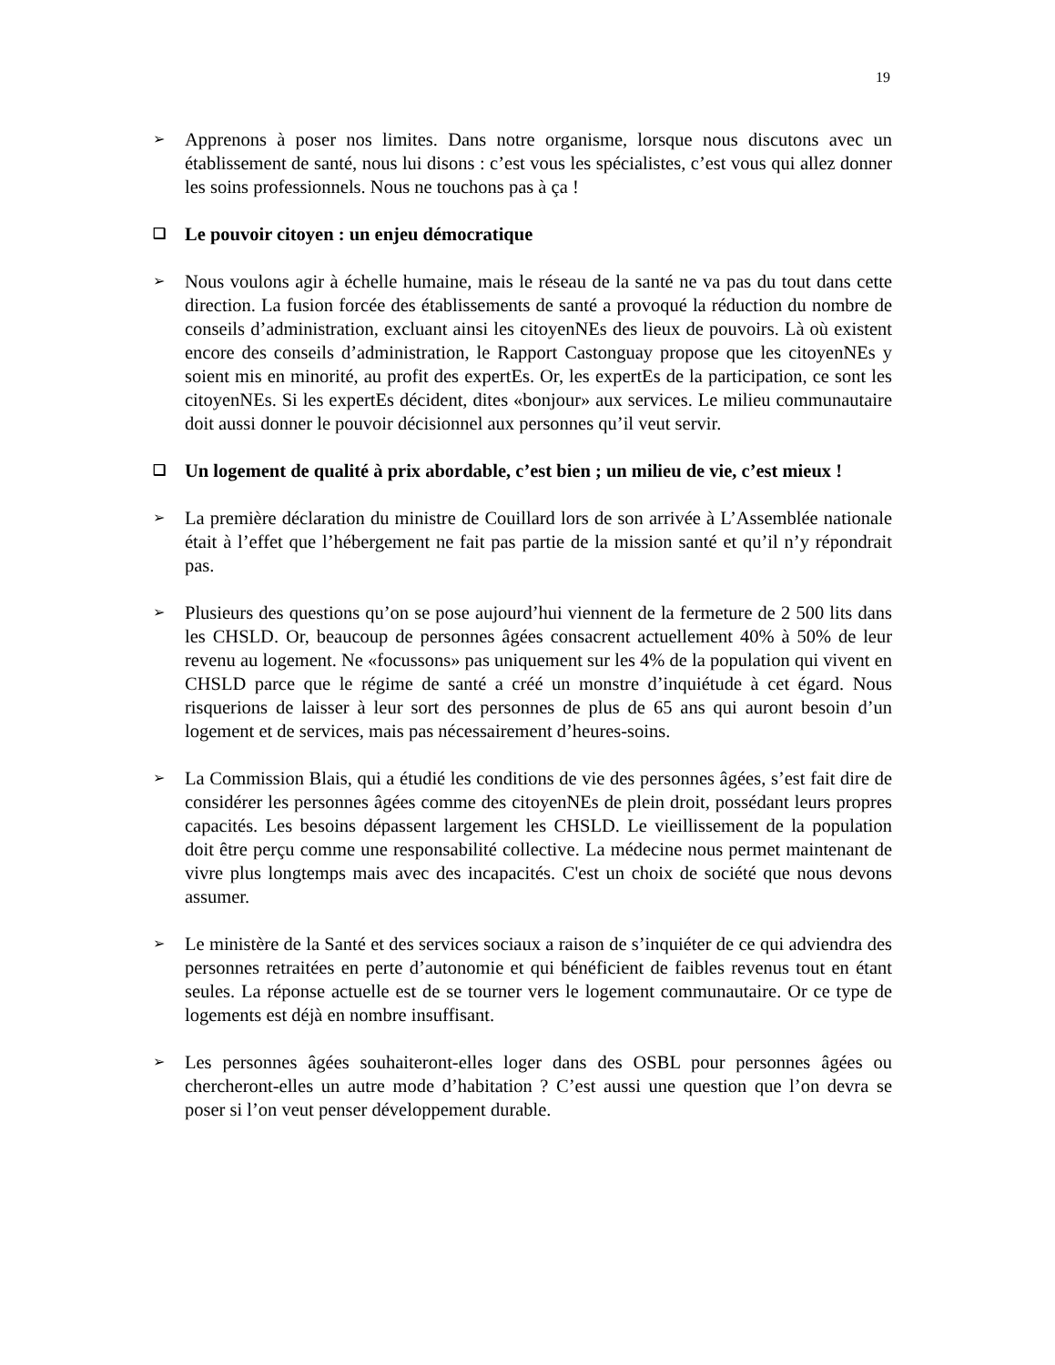19
➢
Apprenons à poser nos limites. Dans notre organisme, lorsque nous discutons avec un établissement de santé, nous lui disons : c’est vous les spécialistes, c’est vous qui allez donner les soins professionnels. Nous ne touchons pas à ça !
❑
Le pouvoir citoyen : un enjeu démocratique
➢
Nous voulons agir à échelle humaine, mais le réseau de la santé ne va pas du tout dans cette direction. La fusion forcée des établissements de santé a provoqué la réduction du nombre de conseils d’administration, excluant ainsi les citoyenNEs des lieux de pouvoirs. Là où existent encore des conseils d’administration, le Rapport Castonguay propose que les citoyenNEs y soient mis en minorité, au profit des expertEs. Or, les expertEs de la participation, ce sont les citoyenNEs. Si les expertEs décident, dites «bonjour» aux services. Le milieu communautaire doit aussi donner le pouvoir décisionnel aux personnes qu’il veut servir.
❑
Un logement de qualité à prix abordable, c’est bien ; un milieu de vie, c’est mieux !
➢
La première déclaration du ministre de Couillard lors de son arrivée à L’Assemblée nationale était à l’effet que l’hébergement ne fait pas partie de la mission santé et qu’il n’y répondrait pas.
➢
Plusieurs des questions qu’on se pose aujourd’hui viennent de la fermeture de 2 500 lits dans les CHSLD. Or, beaucoup de personnes âgées consacrent actuellement 40% à 50% de leur revenu au logement. Ne «focussons» pas uniquement sur les 4% de la population qui vivent en CHSLD parce que le régime de santé a créé un monstre d’inquiétude à cet égard. Nous risquerions de laisser à leur sort des personnes de plus de 65 ans qui auront besoin d’un logement et de services, mais pas nécessairement d’heures-soins.
➢
La Commission Blais, qui a étudié les conditions de vie des personnes âgées, s’est fait dire de considérer les personnes âgées comme des citoyenNEs de plein droit, possédant leurs propres capacités. Les besoins dépassent largement les CHSLD. Le vieillissement de la population doit être perçu comme une responsabilité collective. La médecine nous permet maintenant de vivre plus longtemps mais avec des incapacités. C'est un choix de société que nous devons assumer.
➢
Le ministère de la Santé et des services sociaux a raison de s’inquiéter de ce qui adviendra des personnes retraitées en perte d’autonomie et qui bénéficient de faibles revenus tout en étant seules. La réponse actuelle est de se tourner vers le logement communautaire. Or ce type de logements est déjà en nombre insuffisant.
➢
Les personnes âgées souhaiteront-elles loger dans des OSBL pour personnes âgées ou chercheront-elles un autre mode d’habitation ? C’est aussi une question que l’on devra se poser si l’on veut penser développement durable.